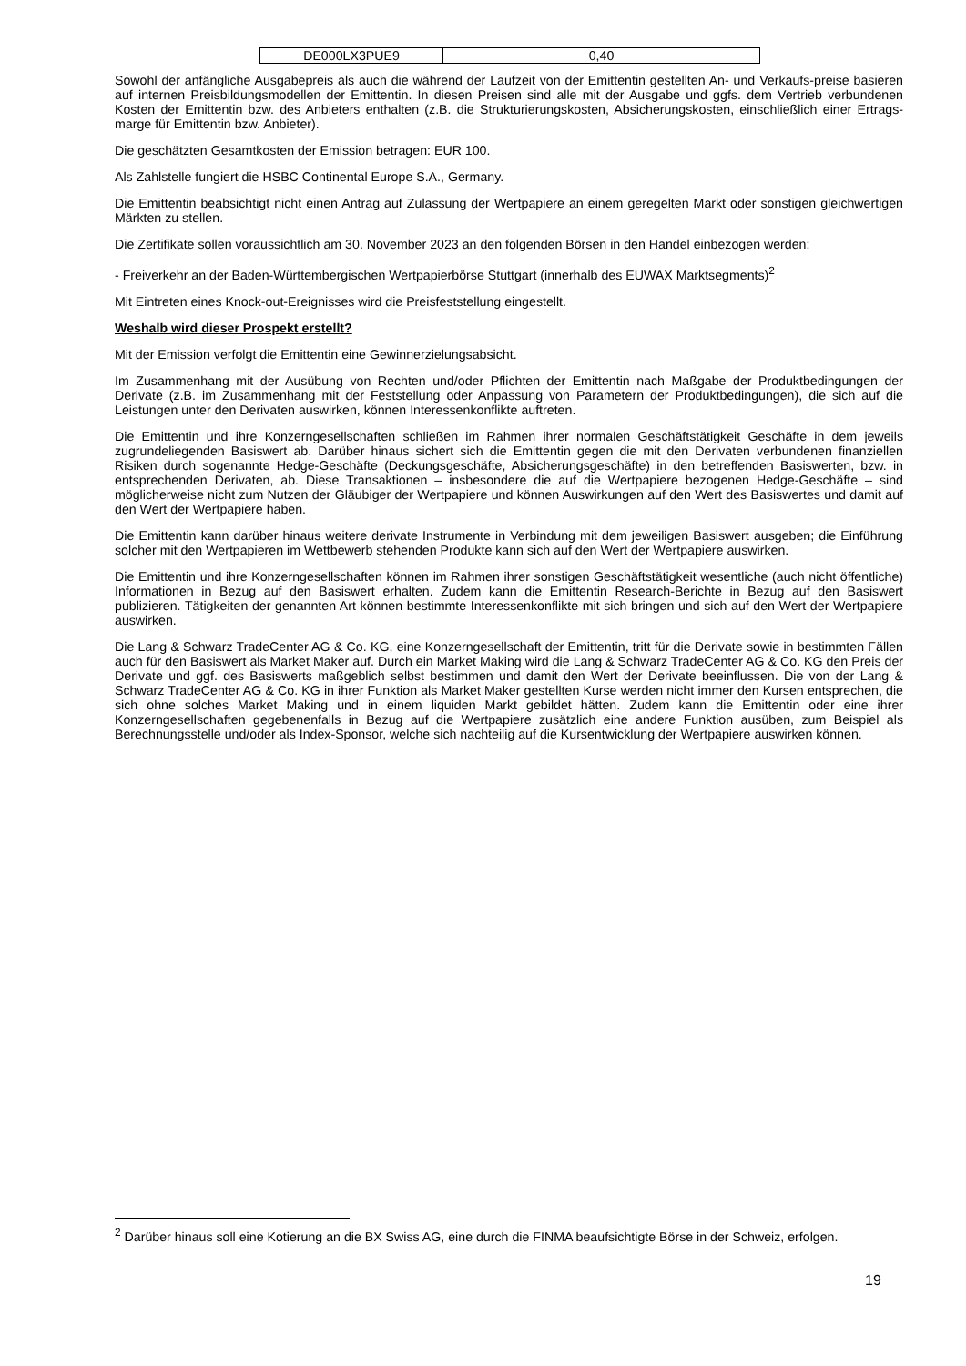| DE000LX3PUE9 | 0,40 |
Sowohl der anfängliche Ausgabepreis als auch die während der Laufzeit von der Emittentin gestellten An- und Verkaufs-preise basieren auf internen Preisbildungsmodellen der Emittentin. In diesen Preisen sind alle mit der Ausgabe und ggfs. dem Vertrieb verbundenen Kosten der Emittentin bzw. des Anbieters enthalten (z.B. die Strukturierungskosten, Absicherungskosten, einschließlich einer Ertrags-marge für Emittentin bzw. Anbieter).
Die geschätzten Gesamtkosten der Emission betragen: EUR 100.
Als Zahlstelle fungiert die HSBC Continental Europe S.A., Germany.
Die Emittentin beabsichtigt nicht einen Antrag auf Zulassung der Wertpapiere an einem geregelten Markt oder sonstigen gleichwertigen Märkten zu stellen.
Die Zertifikate sollen voraussichtlich am 30. November 2023 an den folgenden Börsen in den Handel einbezogen werden:
- Freiverkehr an der Baden-Württembergischen Wertpapierbörse Stuttgart (innerhalb des EUWAX Marktsegments)<sup>2</sup>
Mit Eintreten eines Knock-out-Ereignisses wird die Preisfeststellung eingestellt.
Weshalb wird dieser Prospekt erstellt?
Mit der Emission verfolgt die Emittentin eine Gewinnerzielungsabsicht.
Im Zusammenhang mit der Ausübung von Rechten und/oder Pflichten der Emittentin nach Maßgabe der Produktbedingungen der Derivate (z.B. im Zusammenhang mit der Feststellung oder Anpassung von Parametern der Produktbedingungen), die sich auf die Leistungen unter den Derivaten auswirken, können Interessenkonflikte auftreten.
Die Emittentin und ihre Konzerngesellschaften schließen im Rahmen ihrer normalen Geschäftstätigkeit Geschäfte in dem jeweils zugrundeliegenden Basiswert ab. Darüber hinaus sichert sich die Emittentin gegen die mit den Derivaten verbundenen finanziellen Risiken durch sogenannte Hedge-Geschäfte (Deckungsgeschäfte, Absicherungsgeschäfte) in den betreffenden Basiswerten, bzw. in entsprechenden Derivaten, ab. Diese Transaktionen – insbesondere die auf die Wertpapiere bezogenen Hedge-Geschäfte – sind möglicherweise nicht zum Nutzen der Gläubiger der Wertpapiere und können Auswirkungen auf den Wert des Basiswertes und damit auf den Wert der Wertpapiere haben.
Die Emittentin kann darüber hinaus weitere derivate Instrumente in Verbindung mit dem jeweiligen Basiswert ausgeben; die Einführung solcher mit den Wertpapieren im Wettbewerb stehenden Produkte kann sich auf den Wert der Wertpapiere auswirken.
Die Emittentin und ihre Konzerngesellschaften können im Rahmen ihrer sonstigen Geschäftstätigkeit wesentliche (auch nicht öffentliche) Informationen in Bezug auf den Basiswert erhalten. Zudem kann die Emittentin Research-Berichte in Bezug auf den Basiswert publizieren. Tätigkeiten der genannten Art können bestimmte Interessenkonflikte mit sich bringen und sich auf den Wert der Wertpapiere auswirken.
Die Lang & Schwarz TradeCenter AG & Co. KG, eine Konzerngesellschaft der Emittentin, tritt für die Derivate sowie in bestimmten Fällen auch für den Basiswert als Market Maker auf. Durch ein Market Making wird die Lang & Schwarz TradeCenter AG & Co. KG den Preis der Derivate und ggf. des Basiswerts maßgeblich selbst bestimmen und damit den Wert der Derivate beeinflussen. Die von der Lang & Schwarz TradeCenter AG & Co. KG in ihrer Funktion als Market Maker gestellten Kurse werden nicht immer den Kursen entsprechen, die sich ohne solches Market Making und in einem liquiden Markt gebildet hätten. Zudem kann die Emittentin oder eine ihrer Konzerngesellschaften gegebenenfalls in Bezug auf die Wertpapiere zusätzlich eine andere Funktion ausüben, zum Beispiel als Berechnungsstelle und/oder als Index-Sponsor, welche sich nachteilig auf die Kursentwicklung der Wertpapiere auswirken können.
<sup>2</sup> Darüber hinaus soll eine Kotierung an die BX Swiss AG, eine durch die FINMA beaufsichtigte Börse in der Schweiz, erfolgen.
19